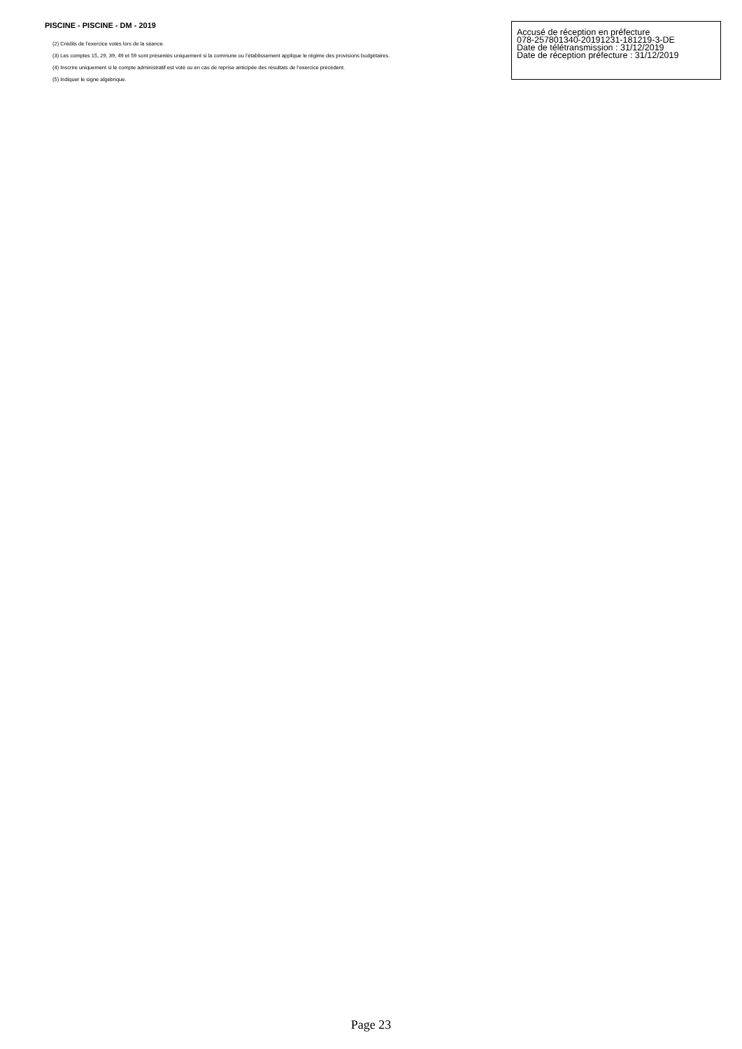PISCINE - PISCINE - DM - 2019
Accusé de réception en préfecture
078-257801340-20191231-181219-3-DE
Date de télétransmission : 31/12/2019
Date de réception préfecture : 31/12/2019
(2) Crédits de l’exercice votés lors de la séance.
(3) Les comptes 15, 29, 39, 49 et 59 sont présentés uniquement si la commune ou l’établissement applique le régime des provisions budgétaires.
(4) Inscrire uniquement si le compte administratif est voté ou en cas de reprise anticipée des résultats de l’exercice précédent.
(5) Indiquer le signe algébrique.
Page 23